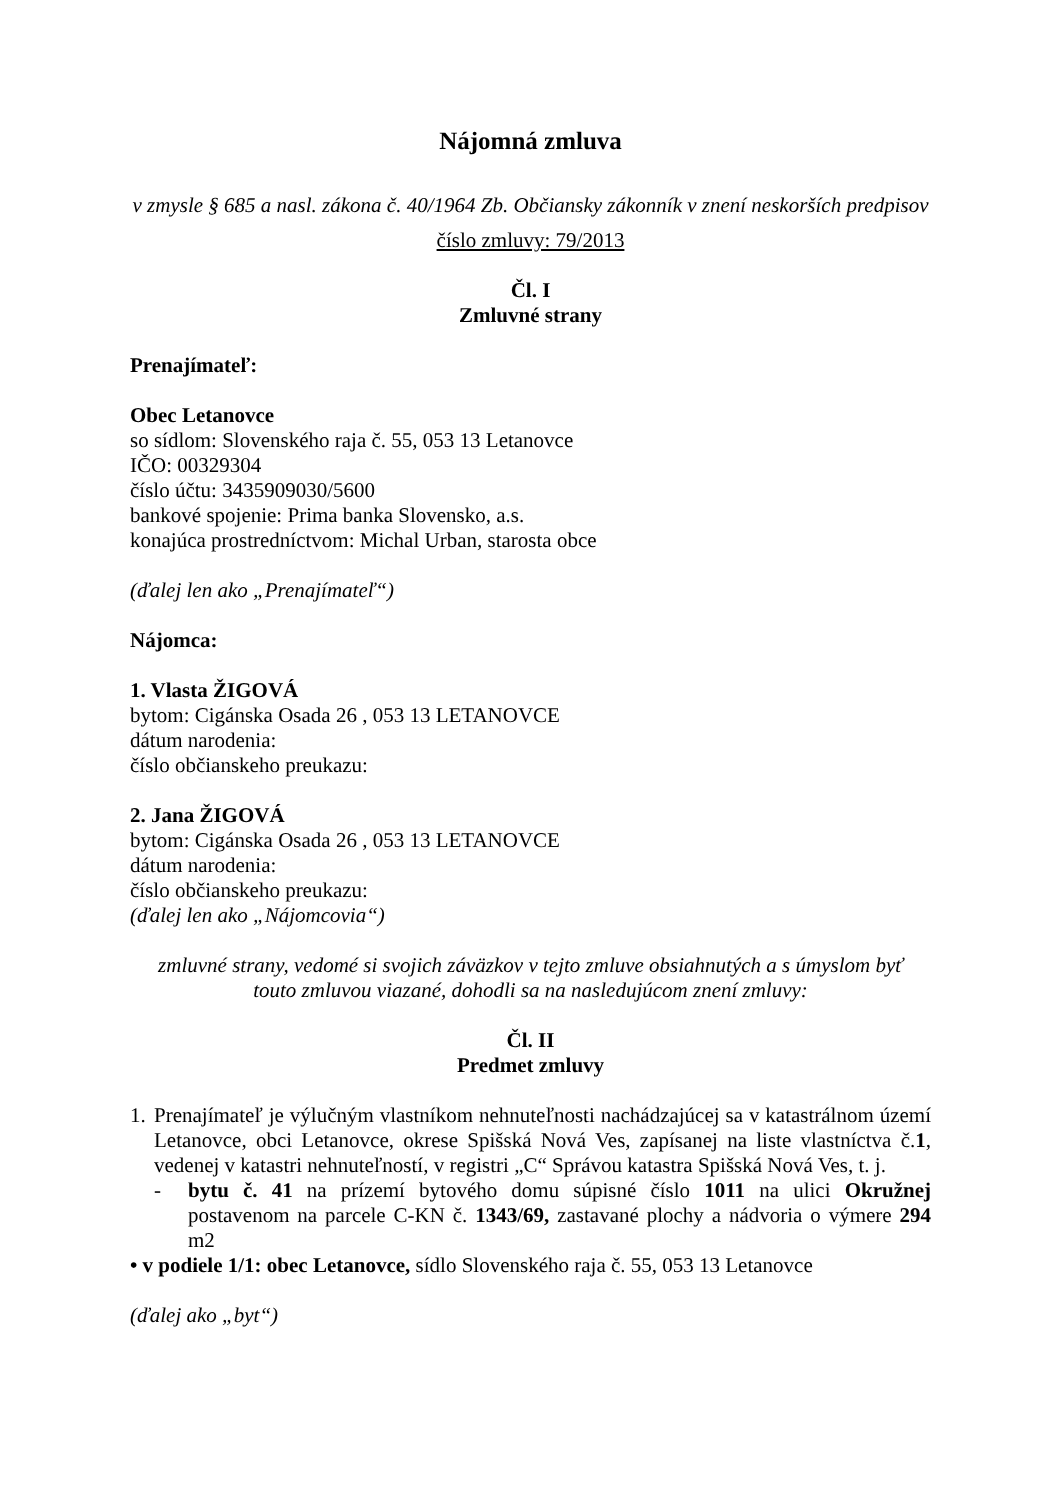Nájomná zmluva
v zmysle § 685 a nasl. zákona č. 40/1964 Zb. Občiansky zákonník v znení neskorších predpisov
číslo zmluvy: 79/2013
Čl. I
Zmluvné strany
Prenajímateľ:
Obec Letanovce
so sídlom: Slovenského raja č. 55, 053 13 Letanovce
IČO: 00329304
číslo účtu: 3435909030/5600
bankové spojenie: Prima banka Slovensko, a.s.
konajúca prostredníctvom: Michal Urban, starosta obce
(ďalej len ako „Prenajímateľ“)
Nájomca:
1. Vlasta ŽIGOVÁ
bytom: Cigánska Osada 26 , 053 13 LETANOVCE
dátum narodenia:
číslo občianskeho preukazu:
2. Jana ŽIGOVÁ
bytom: Cigánska Osada 26 , 053 13 LETANOVCE
dátum narodenia:
číslo občianskeho preukazu:
(ďalej len ako „Nájomcovia“)
zmluvné strany, vedomé si svojich záväzkov v tejto zmluve obsiahnutých a s úmyslom byť
touto zmluvou viazané, dohodli sa na nasledujúcom znení zmluvy:
Čl. II
Predmet zmluvy
1.
Prenajímateľ je výlučným vlastníkom nehnuteľnosti nachádzajúcej sa v katastrálnom území Letanovce, obci Letanovce, okrese Spišská Nová Ves, zapísanej na liste vlastníctva č.1, vedenej v katastri nehnuteľností, v registri „C“ Správou katastra Spišská Nová Ves, t. j.
- bytu č. 41 na prízemí bytového domu súpisné číslo 1011 na ulici Okružnej postavenom na parcele C-KN č. 1343/69, zastavané plochy a nádvoria o výmere 294 m2
• v podiele 1/1: obec Letanovce, sídlo Slovenského raja č. 55, 053 13 Letanovce
(ďalej ako „byt“)